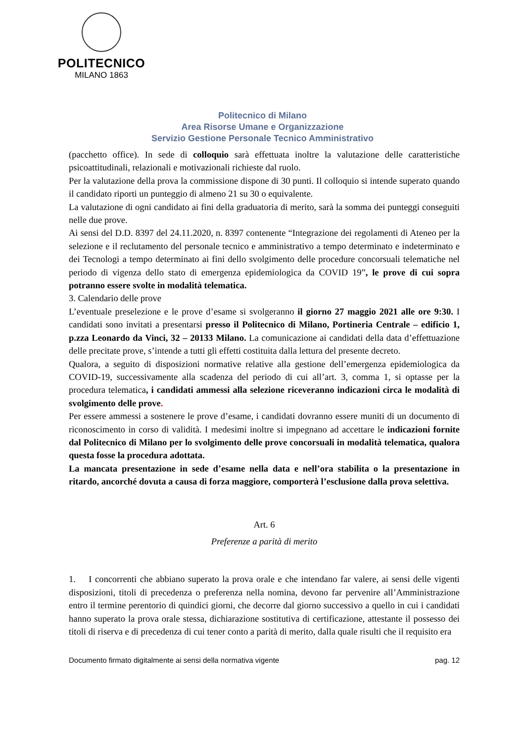POLITECNICO
MILANO 1863
Politecnico di Milano
Area Risorse Umane e Organizzazione
Servizio Gestione Personale Tecnico Amministrativo
(pacchetto office). In sede di colloquio sarà effettuata inoltre la valutazione delle caratteristiche psicoattitudinali, relazionali e motivazionali richieste dal ruolo.
Per la valutazione della prova la commissione dispone di 30 punti. Il colloquio si intende superato quando il candidato riporti un punteggio di almeno 21 su 30 o equivalente.
La valutazione di ogni candidato ai fini della graduatoria di merito, sarà la somma dei punteggi conseguiti nelle due prove.
Ai sensi del D.D. 8397 del 24.11.2020, n. 8397 contenente “Integrazione dei regolamenti di Ateneo per la selezione e il reclutamento del personale tecnico e amministrativo a tempo determinato e indeterminato e dei Tecnologi a tempo determinato ai fini dello svolgimento delle procedure concorsuali telematiche nel periodo di vigenza dello stato di emergenza epidemiologica da COVID 19”, le prove di cui sopra potranno essere svolte in modalità telematica.
3. Calendario delle prove
L’eventuale preselezione e le prove d’esame si svolgeranno il giorno 27 maggio 2021 alle ore 9:30. I candidati sono invitati a presentarsi presso il Politecnico di Milano, Portineria Centrale – edificio 1, p.zza Leonardo da Vinci, 32 – 20133 Milano. La comunicazione ai candidati della data d’effettuazione delle precitate prove, s’intende a tutti gli effetti costituita dalla lettura del presente decreto.
Qualora, a seguito di disposizioni normative relative alla gestione dell’emergenza epidemiologica da COVID-19, successivamente alla scadenza del periodo di cui all’art. 3, comma 1, si optasse per la procedura telematica, i candidati ammessi alla selezione riceveranno indicazioni circa le modalità di svolgimento delle prove.
Per essere ammessi a sostenere le prove d’esame, i candidati dovranno essere muniti di un documento di riconoscimento in corso di validità. I medesimi inoltre si impegnano ad accettare le indicazioni fornite dal Politecnico di Milano per lo svolgimento delle prove concorsuali in modalità telematica, qualora questa fosse la procedura adottata.
La mancata presentazione in sede d’esame nella data e nell’ora stabilita o la presentazione in ritardo, ancorché dovuta a causa di forza maggiore, comporterà l’esclusione dalla prova selettiva.
Art. 6
Preferenze a parità di merito
1. I concorrenti che abbiano superato la prova orale e che intendano far valere, ai sensi delle vigenti disposizioni, titoli di precedenza o preferenza nella nomina, devono far pervenire all’Amministrazione entro il termine perentorio di quindici giorni, che decorre dal giorno successivo a quello in cui i candidati hanno superato la prova orale stessa, dichiarazione sostitutiva di certificazione, attestante il possesso dei titoli di riserva e di precedenza di cui tener conto a parità di merito, dalla quale risulti che il requisito era
Documento firmato digitalmente ai sensi della normativa vigente pag. 12